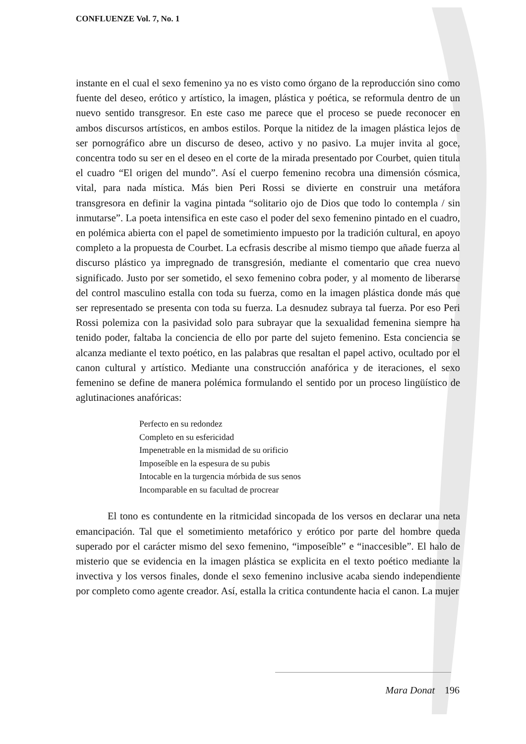CONFLUENZE Vol. 7, No. 1
instante en el cual el sexo femenino ya no es visto como órgano de la reproducción sino como fuente del deseo, erótico y artístico, la imagen, plástica y poética, se reformula dentro de un nuevo sentido transgresor. En este caso me parece que el proceso se puede reconocer en ambos discursos artísticos, en ambos estilos. Porque la nitidez de la imagen plástica lejos de ser pornográfico abre un discurso de deseo, activo y no pasivo. La mujer invita al goce, concentra todo su ser en el deseo en el corte de la mirada presentado por Courbet, quien titula el cuadro “El origen del mundo”. Así el cuerpo femenino recobra una dimensión cósmica, vital, para nada mística. Más bien Peri Rossi se divierte en construir una metáfora transgresora en definir la vagina pintada “solitario ojo de Dios que todo lo contempla / sin inmutarse”. La poeta intensifica en este caso el poder del sexo femenino pintado en el cuadro, en polémica abierta con el papel de sometimiento impuesto por la tradición cultural, en apoyo completo a la propuesta de Courbet. La ecfrasis describe al mismo tiempo que añade fuerza al discurso plástico ya impregnado de transgresión, mediante el comentario que crea nuevo significado. Justo por ser sometido, el sexo femenino cobra poder, y al momento de liberarse del control masculino estalla con toda su fuerza, como en la imagen plástica donde más que ser representado se presenta con toda su fuerza. La desnudez subraya tal fuerza. Por eso Peri Rossi polemiza con la pasividad solo para subrayar que la sexualidad femenina siempre ha tenido poder, faltaba la conciencia de ello por parte del sujeto femenino. Esta conciencia se alcanza mediante el texto poético, en las palabras que resaltan el papel activo, ocultado por el canon cultural y artístico. Mediante una construcción anafórica y de iteraciones, el sexo femenino se define de manera polémica formulando el sentido por un proceso lingüístico de aglutinaciones anafóricas:
Perfecto en su redondez
Completo en su esfericidad
Impenetrable en la mismidad de su orificio
Imposeíble en la espesura de su pubis
Intocable en la turgencia mórbida de sus senos
Incomparable en su facultad de procrear
El tono es contundente en la ritmicidad sincopada de los versos en declarar una neta emancipación. Tal que el sometimiento metafórico y erótico por parte del hombre queda superado por el carácter mismo del sexo femenino, “imposeíble” e “inaccesible”. El halo de misterio que se evidencia en la imagen plástica se explicita en el texto poético mediante la invectiva y los versos finales, donde el sexo femenino inclusive acaba siendo independiente por completo como agente creador. Así, estalla la critica contundente hacia el canon. La mujer
Mara Donat 196